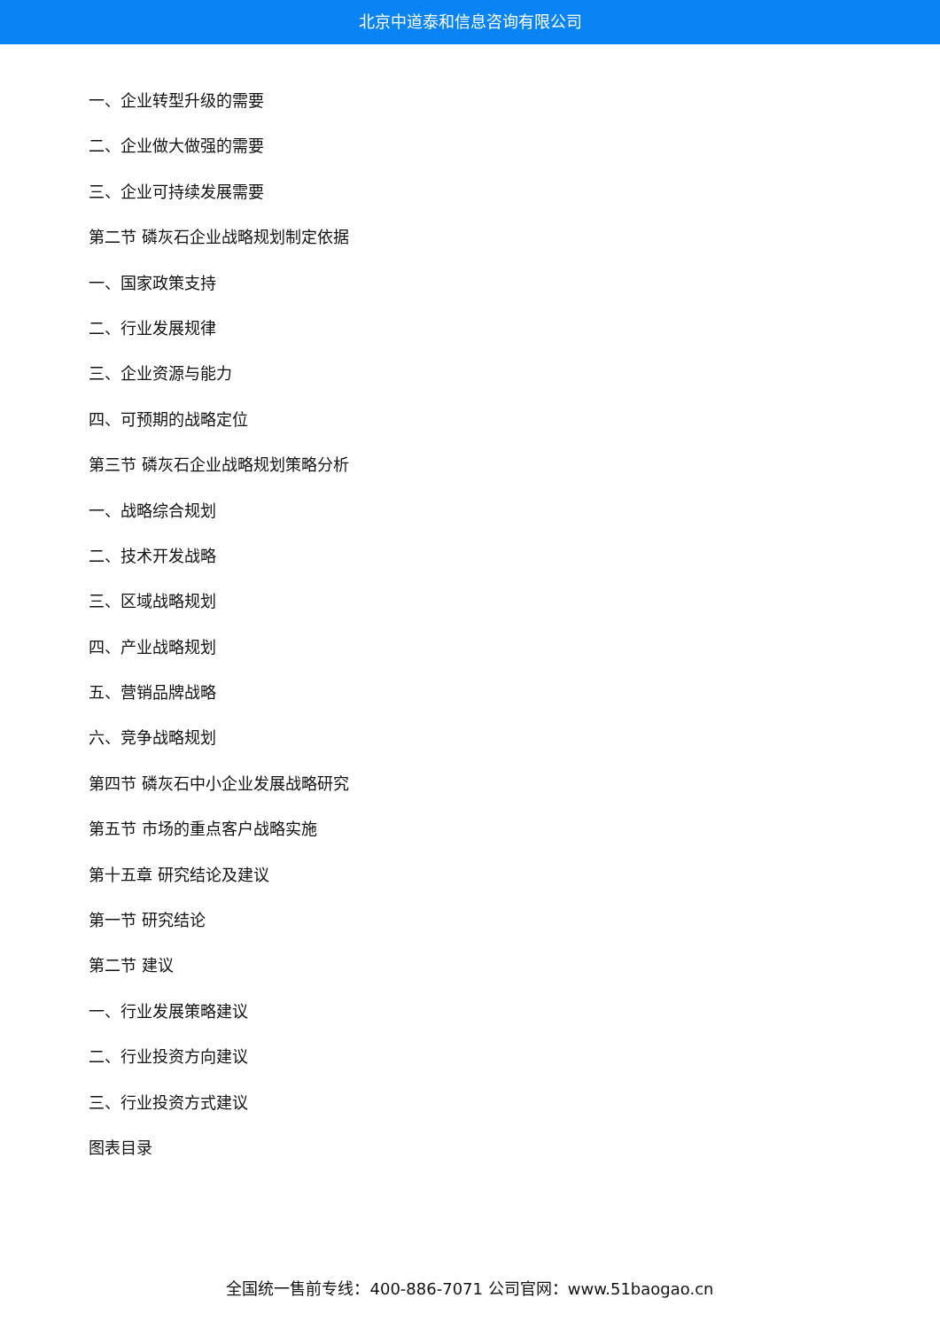北京中道泰和信息咨询有限公司
一、企业转型升级的需要
二、企业做大做强的需要
三、企业可持续发展需要
第二节 磷灰石企业战略规划制定依据
一、国家政策支持
二、行业发展规律
三、企业资源与能力
四、可预期的战略定位
第三节 磷灰石企业战略规划策略分析
一、战略综合规划
二、技术开发战略
三、区域战略规划
四、产业战略规划
五、营销品牌战略
六、竞争战略规划
第四节 磷灰石中小企业发展战略研究
第五节 市场的重点客户战略实施
第十五章 研究结论及建议
第一节 研究结论
第二节 建议
一、行业发展策略建议
二、行业投资方向建议
三、行业投资方式建议
图表目录
全国统一售前专线：400-886-7071 公司官网：www.51baogao.cn